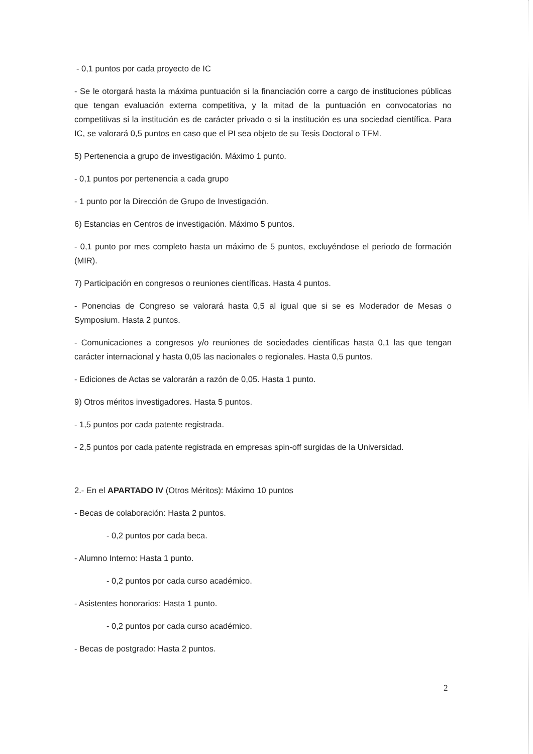- 0,1 puntos por cada proyecto de IC
- Se le otorgará hasta la máxima puntuación si la financiación corre a cargo de instituciones públicas que tengan evaluación externa competitiva, y la mitad de la puntuación en convocatorias no competitivas si la institución es de carácter privado o si la institución es una sociedad científica. Para IC, se valorará 0,5 puntos en caso que el PI sea objeto de su Tesis Doctoral o TFM.
5) Pertenencia a grupo de investigación. Máximo 1 punto.
- 0,1 puntos por pertenencia a cada grupo
- 1 punto por la Dirección de Grupo de Investigación.
6) Estancias en Centros de investigación. Máximo 5 puntos.
- 0,1 punto por mes completo hasta un máximo de 5 puntos, excluyéndose el periodo de formación (MIR).
7) Participación en congresos o reuniones científicas. Hasta 4 puntos.
- Ponencias de Congreso se valorará hasta 0,5 al igual que si se es Moderador de Mesas o Symposium. Hasta 2 puntos.
- Comunicaciones a congresos y/o reuniones de sociedades científicas hasta 0,1 las que tengan carácter internacional y hasta 0,05 las nacionales o regionales. Hasta 0,5 puntos.
- Ediciones de Actas se valorarán a razón de 0,05. Hasta 1 punto.
9) Otros méritos investigadores. Hasta 5 puntos.
- 1,5 puntos por cada patente registrada.
- 2,5 puntos por cada patente registrada en empresas spin-off surgidas de la Universidad.
2.- En el APARTADO IV (Otros Méritos): Máximo 10 puntos
- Becas de colaboración: Hasta 2 puntos.
- 0,2 puntos por cada beca.
- Alumno Interno: Hasta 1 punto.
- 0,2 puntos por cada curso académico.
- Asistentes honorarios: Hasta 1 punto.
- 0,2 puntos por cada curso académico.
- Becas de postgrado: Hasta 2 puntos.
2